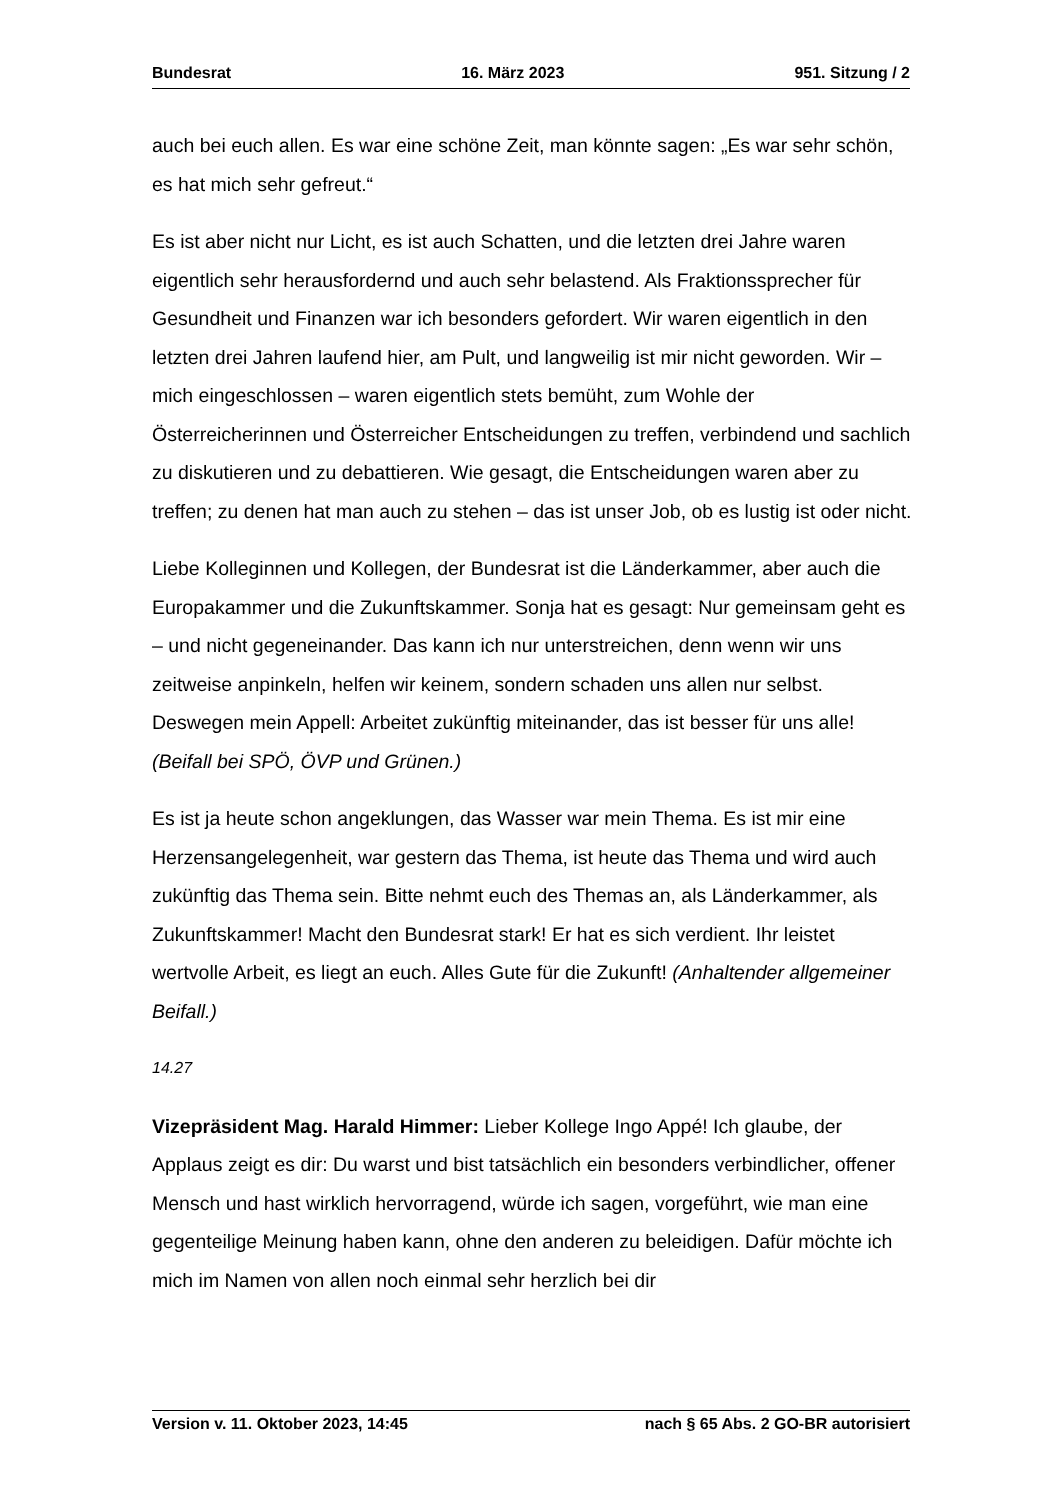Bundesrat 16. März 2023 951. Sitzung / 2
auch bei euch allen. Es war eine schöne Zeit, man könnte sagen: „Es war sehr schön, es hat mich sehr gefreut.“
Es ist aber nicht nur Licht, es ist auch Schatten, und die letzten drei Jahre waren eigentlich sehr herausfordernd und auch sehr belastend. Als Fraktionssprecher für Gesundheit und Finanzen war ich besonders gefordert. Wir waren eigentlich in den letzten drei Jahren laufend hier, am Pult, und langweilig ist mir nicht geworden. Wir – mich eingeschlossen – waren eigentlich stets bemüht, zum Wohle der Österreicherinnen und Österreicher Entscheidungen zu treffen, verbindend und sachlich zu diskutieren und zu debattieren. Wie gesagt, die Entscheidungen waren aber zu treffen; zu denen hat man auch zu stehen – das ist unser Job, ob es lustig ist oder nicht.
Liebe Kolleginnen und Kollegen, der Bundesrat ist die Länderkammer, aber auch die Europakammer und die Zukunftskammer. Sonja hat es gesagt: Nur gemein­sam geht es – und nicht gegeneinander. Das kann ich nur unterstreichen, denn wenn wir uns zeitweise anpinkeln, helfen wir keinem, sondern schaden uns allen nur selbst. Deswegen mein Appell: Arbeitet zukünftig miteinander, das ist besser für uns alle! (Beifall bei SPÖ, ÖVP und Grünen.)
Es ist ja heute schon angeklungen, das Wasser war mein Thema. Es ist mir eine Herzensangelegenheit, war gestern das Thema, ist heute das Thema und wird auch zukünftig das Thema sein. Bitte nehmt euch des Themas an, als Länder­kammer, als Zukunftskammer! Macht den Bundesrat stark! Er hat es sich verdient. Ihr leistet wertvolle Arbeit, es liegt an euch. Alles Gute für die Zukunft! (Anhaltender allgemeiner Beifall.)
14.27
Vizepräsident Mag. Harald Himmer: Lieber Kollege Ingo Appé! Ich glaube, der Applaus zeigt es dir: Du warst und bist tatsächlich ein besonders verbindlicher, offener Mensch und hast wirklich hervorragend, würde ich sagen, vorgeführt, wie man eine gegenteilige Meinung haben kann, ohne den anderen zu beleidigen. Dafür möchte ich mich im Namen von allen noch einmal sehr herzlich bei dir
Version v. 11. Oktober 2023, 14:45 nach § 65 Abs. 2 GO-BR autorisiert